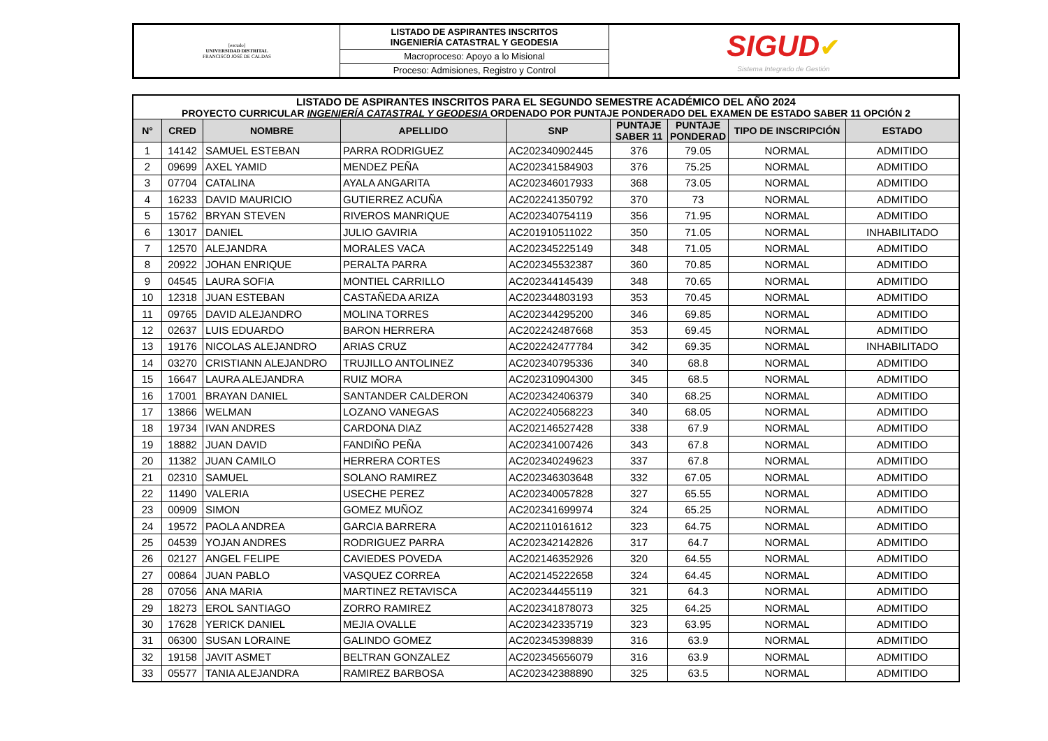| [escudo] UNIVERSIDAD DISTRITAL FRANCISCO JOSÉ DE CALDAS | LISTADO DE ASPIRANTES INSCRITOS INGENIERÍA CATASTRAL Y GEODESIA | SIGUD ✔ Sistema Integrado de Gestión |
| | Macroproceso: Apoyo a lo Misional | |
| | Proceso: Admisiones, Registro y Control | |
| LISTADO DE ASPIRANTES INSCRITOS PARA EL SEGUNDO SEMESTRE ACADÉMICO DEL AÑO 2024 | | | | | | | | |
| PROYECTO CURRICULAR INGENIERÍA CATASTRAL Y GEODESIA ORDENADO POR PUNTAJE PONDERADO DEL EXAMEN DE ESTADO SABER 11 OPCIÓN 2 | | | | | | | | |
| N° | CRED | NOMBRE | APELLIDO | SNP | PUNTAJE SABER 11 | PUNTAJE PONDERAD | TIPO DE INSCRIPCIÓN | ESTADO |
| 1 | 14142 | SAMUEL ESTEBAN | PARRA RODRIGUEZ | AC202340902445 | 376 | 79.05 | NORMAL | ADMITIDO |
| 2 | 09699 | AXEL YAMID | MENDEZ PEÑA | AC202341584903 | 376 | 75.25 | NORMAL | ADMITIDO |
| 3 | 07704 | CATALINA | AYALA ANGARITA | AC202346017933 | 368 | 73.05 | NORMAL | ADMITIDO |
| 4 | 16233 | DAVID MAURICIO | GUTIERREZ ACUÑA | AC202241350792 | 370 | 73 | NORMAL | ADMITIDO |
| 5 | 15762 | BRYAN STEVEN | RIVEROS MANRIQUE | AC202340754119 | 356 | 71.95 | NORMAL | ADMITIDO |
| 6 | 13017 | DANIEL | JULIO GAVIRIA | AC201910511022 | 350 | 71.05 | NORMAL | INHABILITADO |
| 7 | 12570 | ALEJANDRA | MORALES VACA | AC202345225149 | 348 | 71.05 | NORMAL | ADMITIDO |
| 8 | 20922 | JOHAN ENRIQUE | PERALTA PARRA | AC202345532387 | 360 | 70.85 | NORMAL | ADMITIDO |
| 9 | 04545 | LAURA SOFIA | MONTIEL CARRILLO | AC202344145439 | 348 | 70.65 | NORMAL | ADMITIDO |
| 10 | 12318 | JUAN ESTEBAN | CASTAÑEDA ARIZA | AC202344803193 | 353 | 70.45 | NORMAL | ADMITIDO |
| 11 | 09765 | DAVID ALEJANDRO | MOLINA TORRES | AC202344295200 | 346 | 69.85 | NORMAL | ADMITIDO |
| 12 | 02637 | LUIS EDUARDO | BARON HERRERA | AC202242487668 | 353 | 69.45 | NORMAL | ADMITIDO |
| 13 | 19176 | NICOLAS ALEJANDRO | ARIAS CRUZ | AC202242477784 | 342 | 69.35 | NORMAL | INHABILITADO |
| 14 | 03270 | CRISTIANN ALEJANDRO | TRUJILLO ANTOLINEZ | AC202340795336 | 340 | 68.8 | NORMAL | ADMITIDO |
| 15 | 16647 | LAURA ALEJANDRA | RUIZ MORA | AC202310904300 | 345 | 68.5 | NORMAL | ADMITIDO |
| 16 | 17001 | BRAYAN DANIEL | SANTANDER CALDERON | AC202342406379 | 340 | 68.25 | NORMAL | ADMITIDO |
| 17 | 13866 | WELMAN | LOZANO VANEGAS | AC202240568223 | 340 | 68.05 | NORMAL | ADMITIDO |
| 18 | 19734 | IVAN ANDRES | CARDONA DIAZ | AC202146527428 | 338 | 67.9 | NORMAL | ADMITIDO |
| 19 | 18882 | JUAN DAVID | FANDIÑO PEÑA | AC202341007426 | 343 | 67.8 | NORMAL | ADMITIDO |
| 20 | 11382 | JUAN CAMILO | HERRERA CORTES | AC202340249623 | 337 | 67.8 | NORMAL | ADMITIDO |
| 21 | 02310 | SAMUEL | SOLANO RAMIREZ | AC202346303648 | 332 | 67.05 | NORMAL | ADMITIDO |
| 22 | 11490 | VALERIA | USECHE PEREZ | AC202340057828 | 327 | 65.55 | NORMAL | ADMITIDO |
| 23 | 00909 | SIMON | GOMEZ MUÑOZ | AC202341699974 | 324 | 65.25 | NORMAL | ADMITIDO |
| 24 | 19572 | PAOLA ANDREA | GARCIA BARRERA | AC202110161612 | 323 | 64.75 | NORMAL | ADMITIDO |
| 25 | 04539 | YOJAN ANDRES | RODRIGUEZ PARRA | AC202342142826 | 317 | 64.7 | NORMAL | ADMITIDO |
| 26 | 02127 | ANGEL FELIPE | CAVIEDES POVEDA | AC202146352926 | 320 | 64.55 | NORMAL | ADMITIDO |
| 27 | 00864 | JUAN PABLO | VASQUEZ CORREA | AC202145222658 | 324 | 64.45 | NORMAL | ADMITIDO |
| 28 | 07056 | ANA MARIA | MARTINEZ RETAVISCA | AC202344455119 | 321 | 64.3 | NORMAL | ADMITIDO |
| 29 | 18273 | EROL SANTIAGO | ZORRO RAMIREZ | AC202341878073 | 325 | 64.25 | NORMAL | ADMITIDO |
| 30 | 17628 | YERICK DANIEL | MEJIA OVALLE | AC202342335719 | 323 | 63.95 | NORMAL | ADMITIDO |
| 31 | 06300 | SUSAN LORAINE | GALINDO GOMEZ | AC202345398839 | 316 | 63.9 | NORMAL | ADMITIDO |
| 32 | 19158 | JAVIT ASMET | BELTRAN GONZALEZ | AC202345656079 | 316 | 63.9 | NORMAL | ADMITIDO |
| 33 | 05577 | TANIA ALEJANDRA | RAMIREZ BARBOSA | AC202342388890 | 325 | 63.5 | NORMAL | ADMITIDO |